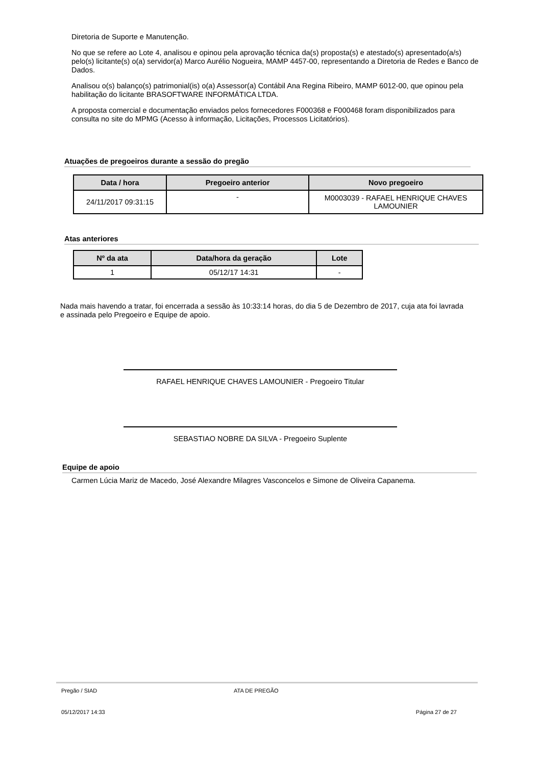Diretoria de Suporte e Manutenção.
No que se refere ao Lote 4, analisou e opinou pela aprovação técnica da(s) proposta(s) e atestado(s) apresentado(a/s) pelo(s) licitante(s) o(a) servidor(a) Marco Aurélio Nogueira, MAMP 4457-00, representando a Diretoria de Redes e Banco de Dados.
Analisou o(s) balanço(s) patrimonial(is) o(a) Assessor(a) Contábil Ana Regina Ribeiro, MAMP 6012-00, que opinou pela habilitação do licitante BRASOFTWARE INFORMÁTICA LTDA.
A proposta comercial e documentação enviados pelos fornecedores F000368 e F000468 foram disponibilizados para consulta no site do MPMG (Acesso à informação, Licitações, Processos Licitatórios).
Atuações de pregoeiros durante a sessão do pregão
| Data / hora | Pregoeiro anterior | Novo pregoeiro |
| --- | --- | --- |
| 24/11/2017 09:31:15 | - | M0003039 - RAFAEL HENRIQUE CHAVES LAMOUNIER |
Atas anteriores
| Nº da ata | Data/hora da geração | Lote |
| --- | --- | --- |
| 1 | 05/12/17 14:31 | - |
Nada mais havendo a tratar, foi encerrada a sessão às 10:33:14 horas, do dia 5 de Dezembro de 2017, cuja ata foi lavrada e assinada pelo Pregoeiro e Equipe de apoio.
RAFAEL HENRIQUE CHAVES LAMOUNIER - Pregoeiro Titular
SEBASTIAO NOBRE DA SILVA - Pregoeiro Suplente
Equipe de apoio
Carmen Lúcia Mariz de Macedo, José Alexandre Milagres Vasconcelos e Simone de Oliveira Capanema.
Pregão / SIAD ATA DE PREGÃO
05/12/2017 14:33 Página 27 de 27